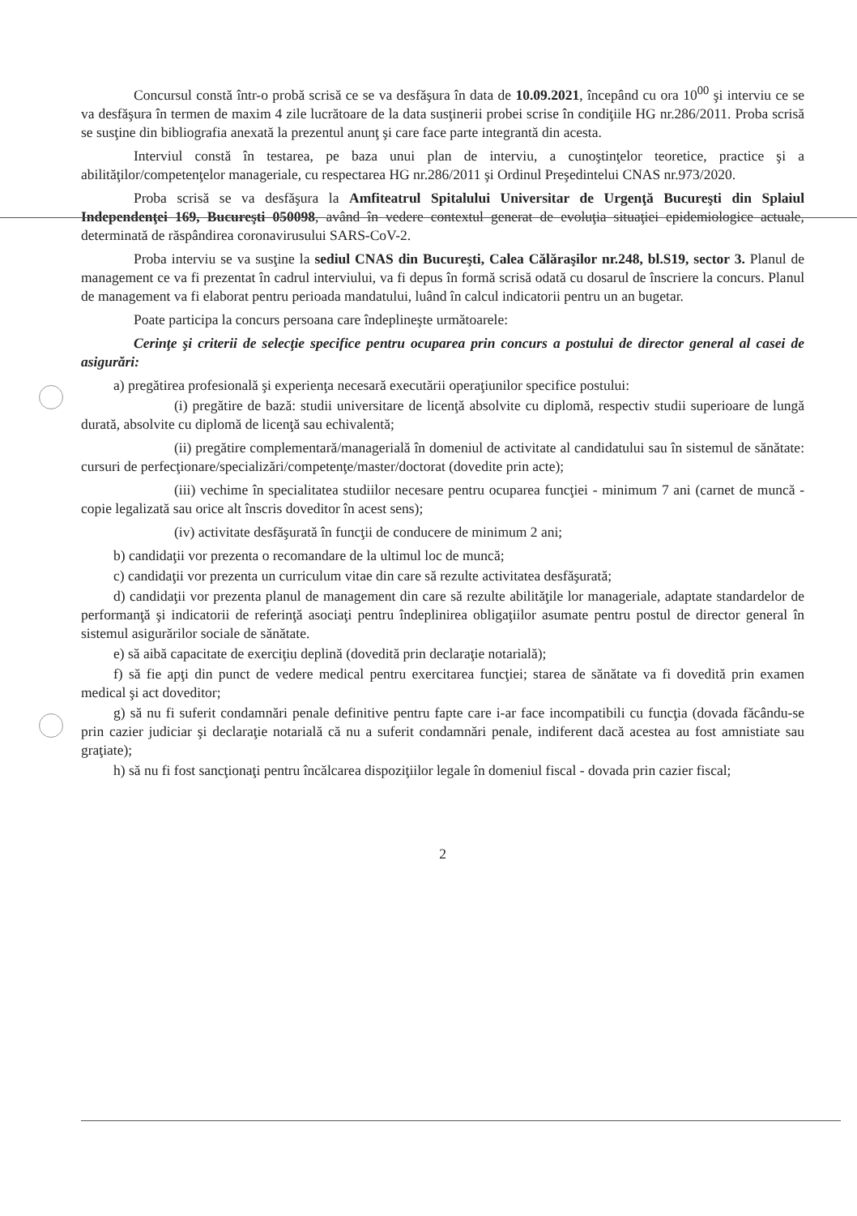Concursul constă într-o probă scrisă ce se va desfăşura în data de 10.09.2021, începând cu ora 10<sup>00</sup> şi interviu ce se va desfăşura în termen de maxim 4 zile lucrătoare de la data susţinerii probei scrise în condiţiile HG nr.286/2011. Proba scrisă se susţine din bibliografia anexată la prezentul anunţ şi care face parte integrantă din acesta.
Interviul constă în testarea, pe baza unui plan de interviu, a cunoştinţelor teoretice, practice şi a abilităţilor/competenţelor manageriale, cu respectarea HG nr.286/2011 şi Ordinul Preşedintelui CNAS nr.973/2020.
Proba scrisă se va desfăşura la Amfiteatrul Spitalului Universitar de Urgenţă Bucureşti din Splaiul Independenţei 169, Bucureşti 050098, având în vedere contextul generat de evoluţia situaţiei epidemiologice actuale, determinată de răspândirea coronavirusului SARS-CoV-2.
Proba interviu se va susţine la sediul CNAS din Bucureşti, Calea Călăraşilor nr.248, bl.S19, sector 3. Planul de management ce va fi prezentat în cadrul interviului, va fi depus în formă scrisă odată cu dosarul de înscriere la concurs. Planul de management va fi elaborat pentru perioada mandatului, luând în calcul indicatorii pentru un an bugetar.
Poate participa la concurs persoana care îndeplineşte următoarele:
Cerinţe şi criterii de selecţie specifice pentru ocuparea prin concurs a postului de director general al casei de asigurări:
a) pregătirea profesională şi experienţa necesară executării operaţiunilor specifice postului:
(i) pregătire de bază: studii universitare de licenţă absolvite cu diplomă, respectiv studii superioare de lungă durată, absolvite cu diplomă de licenţă sau echivalentă;
(ii) pregătire complementară/managerială în domeniul de activitate al candidatului sau în sistemul de sănătate: cursuri de perfecţionare/specializări/competenţe/master/doctorat (dovedite prin acte);
(iii) vechime în specialitatea studiilor necesare pentru ocuparea funcţiei - minimum 7 ani (carnet de muncă - copie legalizată sau orice alt înscris doveditor în acest sens);
(iv) activitate desfăşurată în funcţii de conducere de minimum 2 ani;
b) candidaţii vor prezenta o recomandare de la ultimul loc de muncă;
c) candidaţii vor prezenta un curriculum vitae din care să rezulte activitatea desfăşurată;
d) candidaţii vor prezenta planul de management din care să rezulte abilităţile lor manageriale, adaptate standardelor de performanţă şi indicatorii de referinţă asociaţi pentru îndeplinirea obligaţiilor asumate pentru postul de director general în sistemul asigurărilor sociale de sănătate.
e) să aibă capacitate de exerciţiu deplină (dovedită prin declaraţie notarială);
f) să fie apţi din punct de vedere medical pentru exercitarea funcţiei; starea de sănătate va fi dovedită prin examen medical şi act doveditor;
g) să nu fi suferit condamnări penale definitive pentru fapte care i-ar face incompatibili cu funcţia (dovada făcându-se prin cazier judiciar şi declaraţie notarială că nu a suferit condamnări penale, indiferent dacă acestea au fost amnistiate sau graţiate);
h) să nu fi fost sancţionaţi pentru încălcarea dispoziţiilor legale în domeniul fiscal - dovada prin cazier fiscal;
2